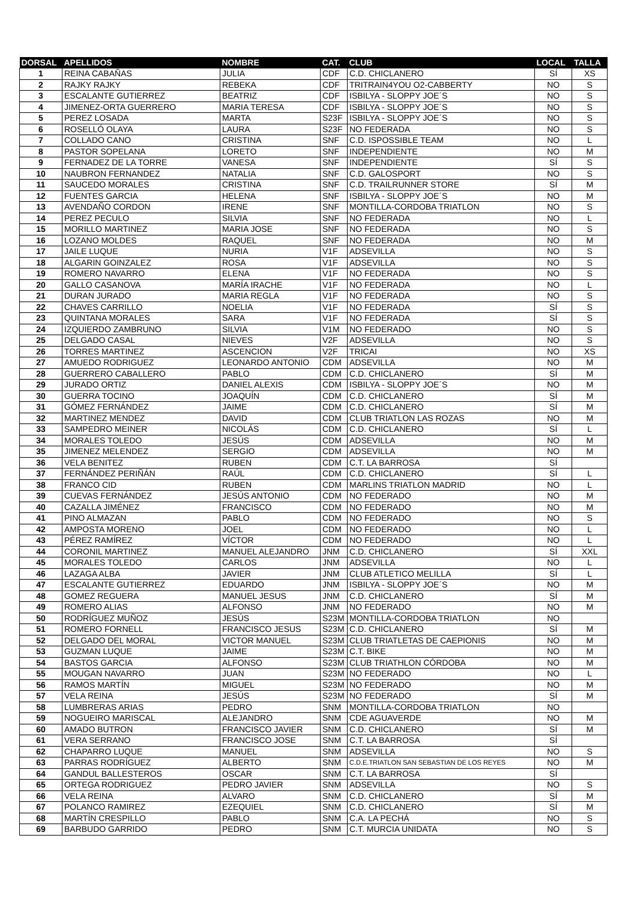| DORSAL | APELLIDOS | NOMBRE | CAT. | CLUB | LOCAL | TALLA |
| --- | --- | --- | --- | --- | --- | --- |
| 1 | REINA CABAÑAS | JULIA | CDF | C.D. CHICLANERO | SÍ | XS |
| 2 | RAJKY RAJKY | REBEKA | CDF | TRITRAIN4YOU O2-CABBERTY | NO | S |
| 3 | ESCALANTE GUTIERREZ | BEATRIZ | CDF | ISBILYA - SLOPPY JOE´S | NO | S |
| 4 | JIMENEZ-ORTA GUERRERO | MARIA TERESA | CDF | ISBILYA - SLOPPY JOE´S | NO | S |
| 5 | PEREZ LOSADA | MARTA | S23F | ISBILYA - SLOPPY JOE´S | NO | S |
| 6 | ROSELLÓ OLAYA | LAURA | S23F | NO FEDERADA | NO | S |
| 7 | COLLADO CANO | CRISTINA | SNF | C.D. ISPOSSIBLE TEAM | NO | L |
| 8 | PASTOR SOPELANA | LORETO | SNF | INDEPENDIENTE | NO | M |
| 9 | FERNADEZ DE LA TORRE | VANESA | SNF | INDEPENDIENTE | SÍ | S |
| 10 | NAUBRON FERNANDEZ | NATALIA | SNF | C.D. GALOSPORT | NO | S |
| 11 | SAUCEDO MORALES | CRISTINA | SNF | C.D. TRAILRUNNER STORE | SÍ | M |
| 12 | FUENTES GARCIA | HELENA | SNF | ISBILYA - SLOPPY JOE´S | NO | M |
| 13 | AVENDAÑO CORDON | IRENE | SNF | MONTILLA-CORDOBA TRIATLON | NO | S |
| 14 | PEREZ PECULO | SILVIA | SNF | NO FEDERADA | NO | L |
| 15 | MORILLO MARTINEZ | MARIA JOSE | SNF | NO FEDERADA | NO | S |
| 16 | LOZANO MOLDES | RAQUEL | SNF | NO FEDERADA | NO | M |
| 17 | JAILE LUQUE | NURIA | V1F | ADSEVILLA | NO | S |
| 18 | ALGARIN GOINZALEZ | ROSA | V1F | ADSEVILLA | NO | S |
| 19 | ROMERO NAVARRO | ELENA | V1F | NO FEDERADA | NO | S |
| 20 | GALLO CASANOVA | MARÍA IRACHE | V1F | NO FEDERADA | NO | L |
| 21 | DURAN JURADO | MARIA REGLA | V1F | NO FEDERADA | NO | S |
| 22 | CHAVES CARRILLO | NOELIA | V1F | NO FEDERADA | SÍ | S |
| 23 | QUINTANA MORALES | SARA | V1F | NO FEDERADA | SÍ | S |
| 24 | IZQUIERDO ZAMBRUNO | SILVIA | V1M | NO FEDERADO | NO | S |
| 25 | DELGADO CASAL | NIEVES | V2F | ADSEVILLA | NO | S |
| 26 | TORRES MARTINEZ | ASCENCION | V2F | TRICAI | NO | XS |
| 27 | AMUEDO RODRIGUEZ | LEONARDO ANTONIO | CDM | ADSEVILLA | NO | M |
| 28 | GUERRERO CABALLERO | PABLO | CDM | C.D. CHICLANERO | SÍ | M |
| 29 | JURADO ORTIZ | DANIEL ALEXIS | CDM | ISBILYA - SLOPPY JOE´S | NO | M |
| 30 | GUERRA TOCINO | JOAQUÍN | CDM | C.D. CHICLANERO | SÍ | M |
| 31 | GÓMEZ FERNÁNDEZ | JAIME | CDM | C.D. CHICLANERO | SÍ | M |
| 32 | MARTINEZ MENDEZ | DAVID | CDM | CLUB TRIATLON LAS ROZAS | NO | M |
| 33 | SAMPEDRO MEINER | NICOLÁS | CDM | C.D. CHICLANERO | SÍ | L |
| 34 | MORALES TOLEDO | JESÚS | CDM | ADSEVILLA | NO | M |
| 35 | JIMENEZ MELENDEZ | SERGIO | CDM | ADSEVILLA | NO | M |
| 36 | VELA BENITEZ | RUBEN | CDM | C.T. LA BARROSA | SÍ | |
| 37 | FERNÁNDEZ PERIÑÁN | RAÚL | CDM | C.D. CHICLANERO | SÍ | L |
| 38 | FRANCO CID | RUBEN | CDM | MARLINS TRIATLON MADRID | NO | L |
| 39 | CUEVAS FERNÁNDEZ | JESÚS ANTONIO | CDM | NO FEDERADO | NO | M |
| 40 | CAZALLA JIMÉNEZ | FRANCISCO | CDM | NO FEDERADO | NO | M |
| 41 | PINO ALMAZAN | PABLO | CDM | NO FEDERADO | NO | S |
| 42 | AMPOSTA MORENO | JOEL | CDM | NO FEDERADO | NO | L |
| 43 | PÉREZ RAMÍREZ | VÍCTOR | CDM | NO FEDERADO | NO | L |
| 44 | CORONIL MARTINEZ | MANUEL ALEJANDRO | JNM | C.D. CHICLANERO | SÍ | XXL |
| 45 | MORALES TOLEDO | CARLOS | JNM | ADSEVILLA | NO | L |
| 46 | LAZAGA ALBA | JAVIER | JNM | CLUB ATLETICO MELILLA | SÍ | L |
| 47 | ESCALANTE GUTIERREZ | EDUARDO | JNM | ISBILYA - SLOPPY JOE´S | NO | M |
| 48 | GOMEZ REGUERA | MANUEL JESUS | JNM | C.D. CHICLANERO | SÍ | M |
| 49 | ROMERO ALIAS | ALFONSO | JNM | NO FEDERADO | NO | M |
| 50 | RODRÍGUEZ MUÑOZ | JESÚS | S23M | MONTILLA-CORDOBA TRIATLON | NO | |
| 51 | ROMERO FORNELL | FRANCISCO JESUS | S23M | C.D. CHICLANERO | SÍ | M |
| 52 | DELGADO DEL MORAL | VICTOR MANUEL | S23M | CLUB TRIATLETAS DE CAEPIONIS | NO | M |
| 53 | GUZMAN LUQUE | JAIME | S23M | C.T. BIKE | NO | M |
| 54 | BASTOS GARCIA | ALFONSO | S23M | CLUB TRIATHLON CÓRDOBA | NO | M |
| 55 | MOUGAN NAVARRO | JUAN | S23M | NO FEDERADO | NO | L |
| 56 | RAMOS MARTÍN | MIGUEL | S23M | NO FEDERADO | NO | M |
| 57 | VELA REINA | JESÚS | S23M | NO FEDERADO | SÍ | M |
| 58 | LUMBRERAS ARIAS | PEDRO | SNM | MONTILLA-CORDOBA TRIATLON | NO | |
| 59 | NOGUEIRO MARISCAL | ALEJANDRO | SNM | CDE AGUAVERDE | NO | M |
| 60 | AMADO BUTRON | FRANCISCO JAVIER | SNM | C.D. CHICLANERO | SÍ | M |
| 61 | VERA SERRANO | FRANCISCO JOSE | SNM | C.T. LA BARROSA | SÍ | |
| 62 | CHAPARRO LUQUE | MANUEL | SNM | ADSEVILLA | NO | S |
| 63 | PARRAS RODRÍGUEZ | ALBERTO | SNM | C.D.E.TRIATLON SAN SEBASTIAN DE LOS REYES | NO | M |
| 64 | GANDUL BALLESTEROS | OSCAR | SNM | C.T. LA BARROSA | SÍ | |
| 65 | ORTEGA RODRIGUEZ | PEDRO JAVIER | SNM | ADSEVILLA | NO | S |
| 66 | VELA REINA | ALVARO | SNM | C.D. CHICLANERO | SÍ | M |
| 67 | POLANCO RAMIREZ | EZEQUIEL | SNM | C.D. CHICLANERO | SÍ | M |
| 68 | MARTÍN CRESPILLO | PABLO | SNM | C.A. LA PECHÁ | NO | S |
| 69 | BARBUDO GARRIDO | PEDRO | SNM | C.T. MURCIA UNIDATA | NO | S |